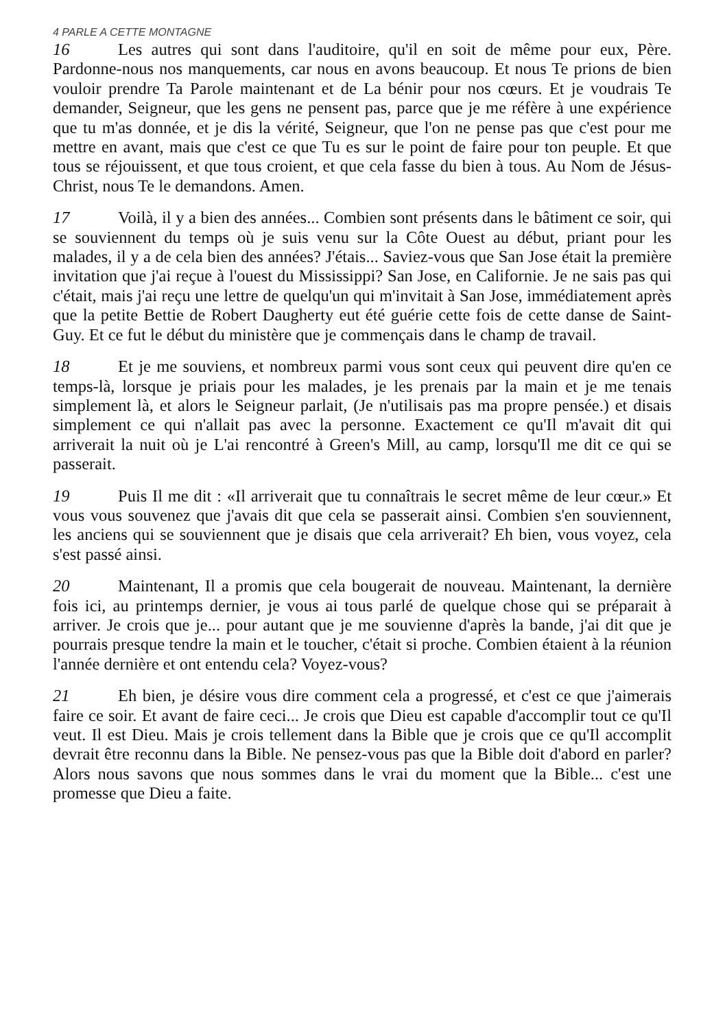4 PARLE A CETTE MONTAGNE
16 Les autres qui sont dans l'auditoire, qu'il en soit de même pour eux, Père. Pardonne-nous nos manquements, car nous en avons beaucoup. Et nous Te prions de bien vouloir prendre Ta Parole maintenant et de La bénir pour nos cœurs. Et je voudrais Te demander, Seigneur, que les gens ne pensent pas, parce que je me réfère à une expérience que tu m'as donnée, et je dis la vérité, Seigneur, que l'on ne pense pas que c'est pour me mettre en avant, mais que c'est ce que Tu es sur le point de faire pour ton peuple. Et que tous se réjouissent, et que tous croient, et que cela fasse du bien à tous. Au Nom de Jésus-Christ, nous Te le demandons. Amen.
17 Voilà, il y a bien des années... Combien sont présents dans le bâtiment ce soir, qui se souviennent du temps où je suis venu sur la Côte Ouest au début, priant pour les malades, il y a de cela bien des années? J'étais... Saviez-vous que San Jose était la première invitation que j'ai reçue à l'ouest du Mississippi? San Jose, en Californie. Je ne sais pas qui c'était, mais j'ai reçu une lettre de quelqu'un qui m'invitait à San Jose, immédiatement après que la petite Bettie de Robert Daugherty eut été guérie cette fois de cette danse de Saint-Guy. Et ce fut le début du ministère que je commençais dans le champ de travail.
18 Et je me souviens, et nombreux parmi vous sont ceux qui peuvent dire qu'en ce temps-là, lorsque je priais pour les malades, je les prenais par la main et je me tenais simplement là, et alors le Seigneur parlait, (Je n'utilisais pas ma propre pensée.) et disais simplement ce qui n'allait pas avec la personne. Exactement ce qu'Il m'avait dit qui arriverait la nuit où je L'ai rencontré à Green's Mill, au camp, lorsqu'Il me dit ce qui se passerait.
19 Puis Il me dit : «Il arriverait que tu connaîtrais le secret même de leur cœur.» Et vous vous souvenez que j'avais dit que cela se passerait ainsi. Combien s'en souviennent, les anciens qui se souviennent que je disais que cela arriverait? Eh bien, vous voyez, cela s'est passé ainsi.
20 Maintenant, Il a promis que cela bougerait de nouveau. Maintenant, la dernière fois ici, au printemps dernier, je vous ai tous parlé de quelque chose qui se préparait à arriver. Je crois que je... pour autant que je me souvienne d'après la bande, j'ai dit que je pourrais presque tendre la main et le toucher, c'était si proche. Combien étaient à la réunion l'année dernière et ont entendu cela? Voyez-vous?
21 Eh bien, je désire vous dire comment cela a progressé, et c'est ce que j'aimerais faire ce soir. Et avant de faire ceci... Je crois que Dieu est capable d'accomplir tout ce qu'Il veut. Il est Dieu. Mais je crois tellement dans la Bible que je crois que ce qu'Il accomplit devrait être reconnu dans la Bible. Ne pensez-vous pas que la Bible doit d'abord en parler? Alors nous savons que nous sommes dans le vrai du moment que la Bible... c'est une promesse que Dieu a faite.